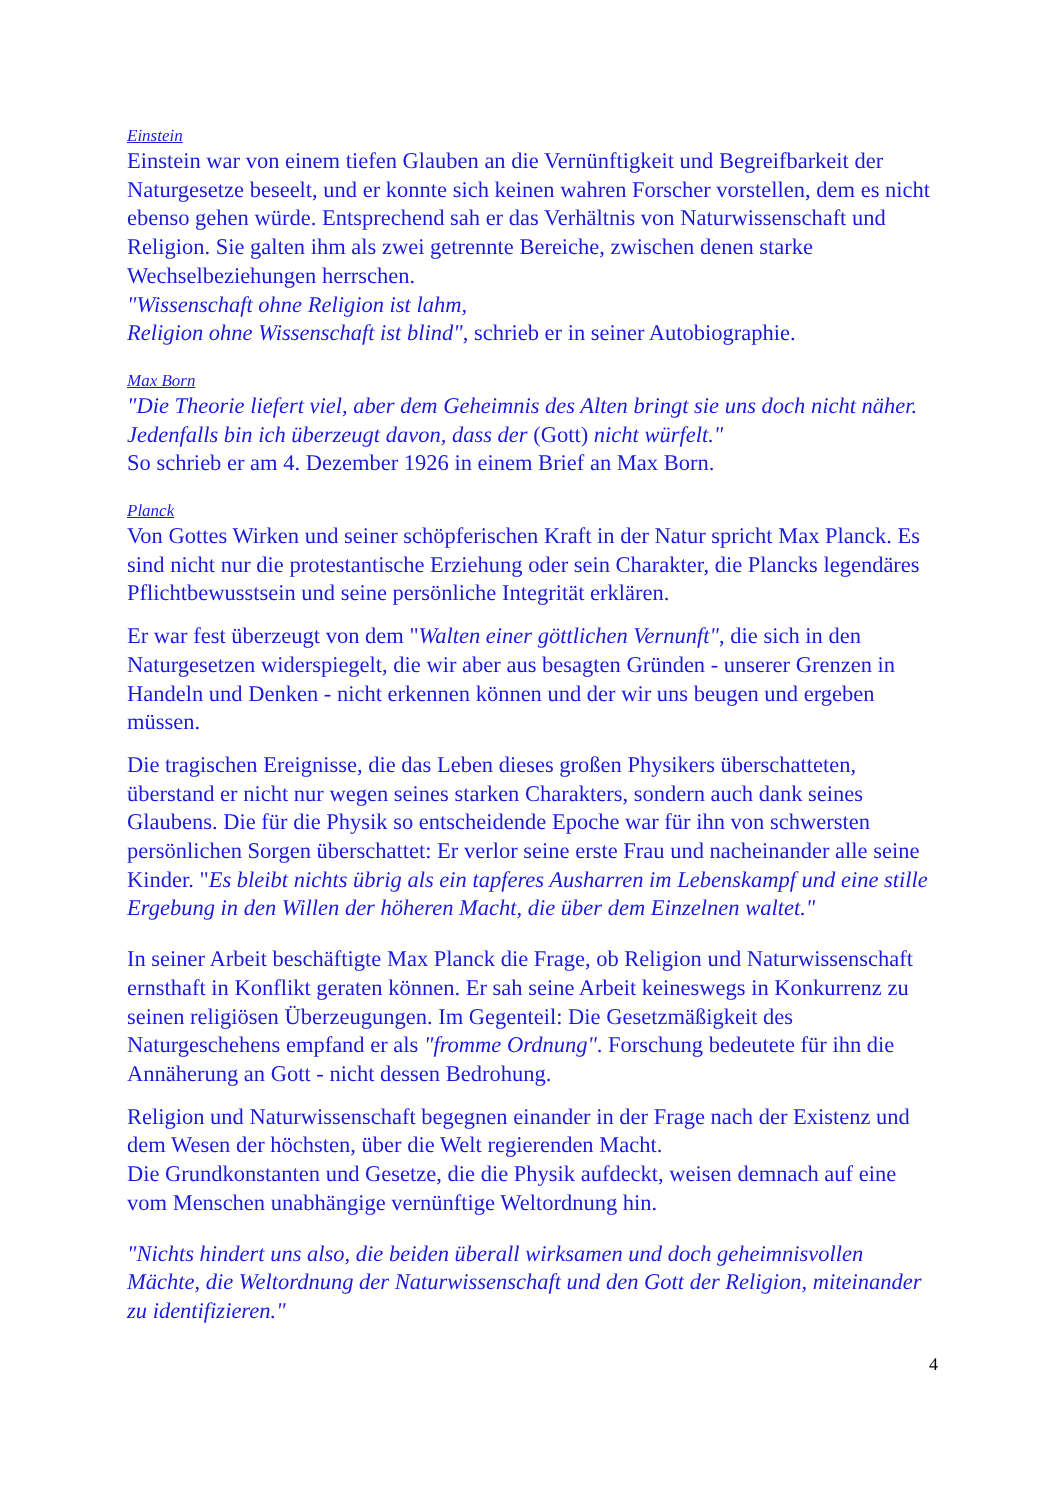Einstein
Einstein war von einem tiefen Glauben an die Vernünftigkeit und Begreifbarkeit der Naturgesetze beseelt, und er konnte sich keinen wahren Forscher vorstellen, dem es nicht ebenso gehen würde. Entsprechend sah er das Verhältnis von Naturwissenschaft und Religion. Sie galten ihm als zwei getrennte Bereiche, zwischen denen starke Wechselbeziehungen herrschen.
"Wissenschaft ohne Religion ist lahm,
Religion ohne Wissenschaft ist blind", schrieb er in seiner Autobiographie.
Max Born
"Die Theorie liefert viel, aber dem Geheimnis des Alten bringt sie uns doch nicht näher. Jedenfalls bin ich überzeugt davon, dass der (Gott) nicht würfelt."
So schrieb er am 4. Dezember 1926 in einem Brief an Max Born.
Planck
Von Gottes Wirken und seiner schöpferischen Kraft in der Natur spricht Max Planck. Es sind nicht nur die protestantische Erziehung oder sein Charakter, die Plancks legendäres Pflichtbewusstsein und seine persönliche Integrität erklären.
Er war fest überzeugt von dem "Walten einer göttlichen Vernunft", die sich in den Naturgesetzen widerspiegelt, die wir aber aus besagten Gründen - unserer Grenzen in Handeln und Denken - nicht erkennen können und der wir uns beugen und ergeben müssen.
Die tragischen Ereignisse, die das Leben dieses großen Physikers überschatteten, überstand er nicht nur wegen seines starken Charakters, sondern auch dank seines Glaubens. Die für die Physik so entscheidende Epoche war für ihn von schwersten persönlichen Sorgen überschattet: Er verlor seine erste Frau und nacheinander alle seine Kinder. "Es bleibt nichts übrig als ein tapferes Ausharren im Lebenskampf und eine stille Ergebung in den Willen der höheren Macht, die über dem Einzelnen waltet."
In seiner Arbeit beschäftigte Max Planck die Frage, ob Religion und Naturwissenschaft ernsthaft in Konflikt geraten können. Er sah seine Arbeit keineswegs in Konkurrenz zu seinen religiösen Überzeugungen. Im Gegenteil: Die Gesetzmäßigkeit des Naturgeschehens empfand er als "fromme Ordnung". Forschung bedeutete für ihn die Annäherung an Gott - nicht dessen Bedrohung.
Religion und Naturwissenschaft begegnen einander in der Frage nach der Existenz und dem Wesen der höchsten, über die Welt regierenden Macht.
Die Grundkonstanten und Gesetze, die die Physik aufdeckt, weisen demnach auf eine vom Menschen unabhängige vernünftige Weltordnung hin.
"Nichts hindert uns also, die beiden überall wirksamen und doch geheimnisvollen Mächte, die Weltordnung der Naturwissenschaft und den Gott der Religion, miteinander zu identifizieren."
4